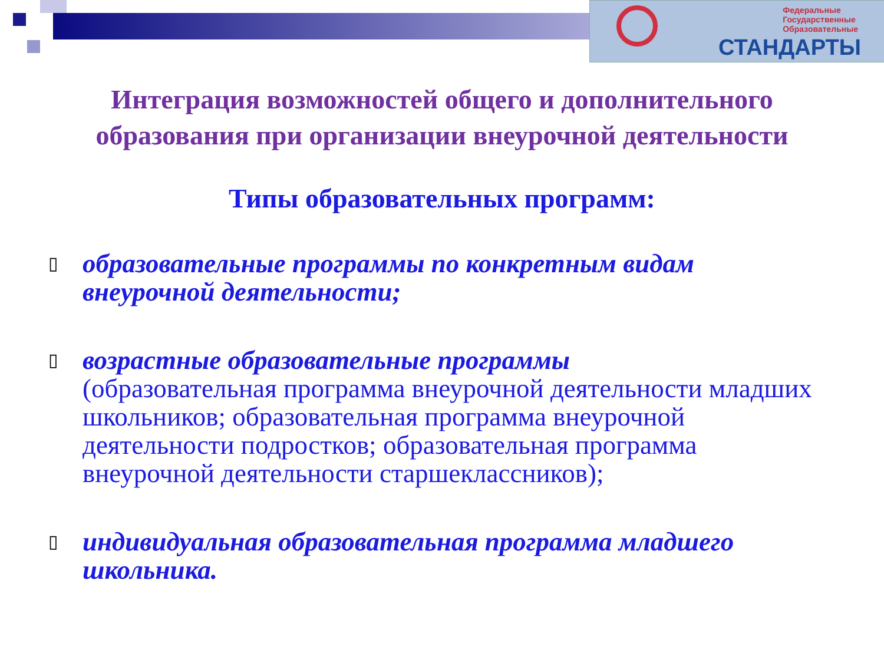Федеральные
Государственные
Образовательные
СТАНДАРТЫ
Интеграция возможностей общего и дополнительного
образования при организации внеурочной деятельности
Типы образовательных программ:
▯ образовательные программы по конкретным видам внеурочной деятельности;
▯ возрастные образовательные программы
(образовательная программа внеурочной деятельности младших школьников; образовательная программа внеурочной деятельности подростков; образовательная программа внеурочной деятельности старшеклассников);
▯ индивидуальная образовательная программа младшего школьника.